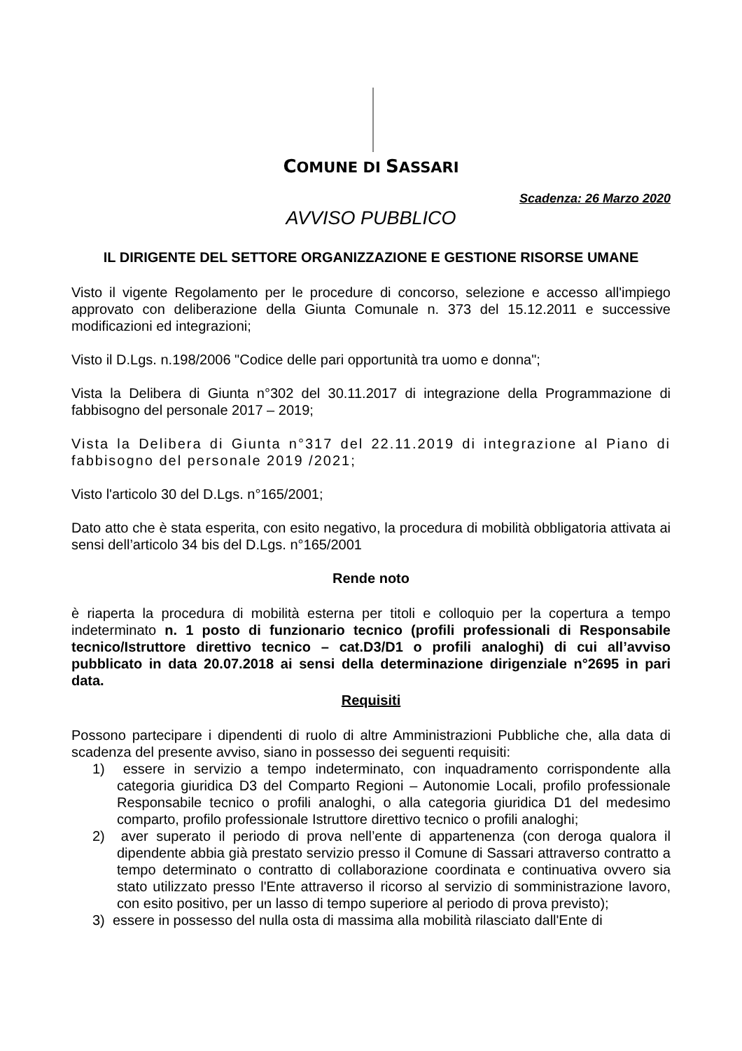COMUNE DI SASSARI
Scadenza: 26 Marzo 2020
AVVISO PUBBLICO
IL DIRIGENTE DEL SETTORE ORGANIZZAZIONE E GESTIONE RISORSE UMANE
Visto il vigente Regolamento per le procedure di concorso, selezione e accesso all'impiego approvato con deliberazione della Giunta Comunale n. 373 del 15.12.2011 e successive modificazioni ed integrazioni;
Visto il D.Lgs. n.198/2006 "Codice delle pari opportunità tra uomo e donna";
Vista la Delibera di Giunta n°302 del 30.11.2017 di integrazione della Programmazione di fabbisogno del personale 2017 – 2019;
Vista la Delibera di Giunta n°317 del 22.11.2019 di integrazione al Piano di fabbisogno del personale 2019 /2021;
Visto l'articolo 30 del D.Lgs. n°165/2001;
Dato atto che è stata esperita, con esito negativo, la procedura di mobilità obbligatoria attivata ai sensi dell’articolo 34 bis del D.Lgs. n°165/2001
Rende noto
è riaperta la procedura di mobilità esterna per titoli e colloquio per la copertura a tempo indeterminato n. 1 posto di funzionario tecnico (profili professionali di Responsabile tecnico/Istruttore direttivo tecnico – cat.D3/D1 o profili analoghi) di cui all’avviso pubblicato in data 20.07.2018 ai sensi della determinazione dirigenziale n°2695 in pari data.
Requisiti
Possono partecipare i dipendenti di ruolo di altre Amministrazioni Pubbliche che, alla data di scadenza del presente avviso, siano in possesso dei seguenti requisiti:
1) essere in servizio a tempo indeterminato, con inquadramento corrispondente alla categoria giuridica D3 del Comparto Regioni – Autonomie Locali, profilo professionale Responsabile tecnico o profili analoghi, o alla categoria giuridica D1 del medesimo comparto, profilo professionale Istruttore direttivo tecnico o profili analoghi;
2) aver superato il periodo di prova nell’ente di appartenenza (con deroga qualora il dipendente abbia già prestato servizio presso il Comune di Sassari attraverso contratto a tempo determinato o contratto di collaborazione coordinata e continuativa ovvero sia stato utilizzato presso l'Ente attraverso il ricorso al servizio di somministrazione lavoro, con esito positivo, per un lasso di tempo superiore al periodo di prova previsto);
3) essere in possesso del nulla osta di massima alla mobilità rilasciato dall'Ente di